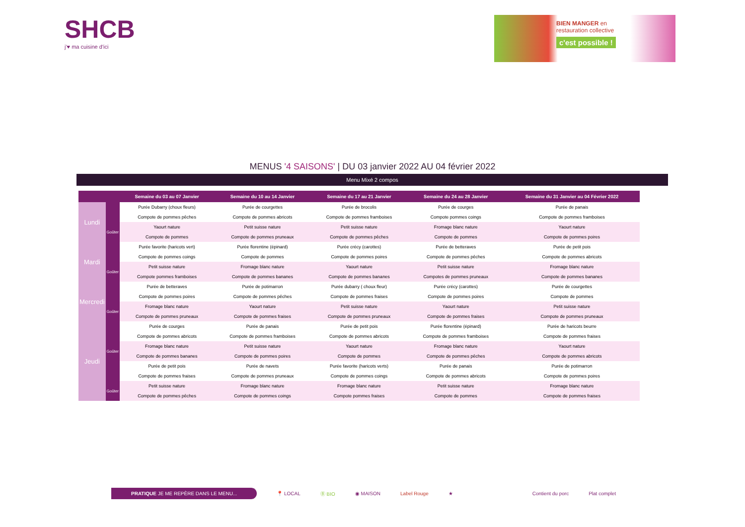SHCB
j'♥ ma cuisine d'ici
BIEN MANGER en
restauration collective
c'est possible !
MENUS '4 SAISONS' | DU 03 janvier 2022 AU 04 février 2022
Menu Mixé 2 compos
| | | Semaine du 03 au 07 Janvier | Semaine du 10 au 14 Janvier | Semaine du 17 au 21 Janvier | Semaine du 24 au 28 Janvier | Semaine du 31 Janvier au 04 Février 2022 |
| --- | --- | --- | --- | --- | --- | --- |
| Lundi | | Purée Dubarry (choux fleurs) | Purée de courgettes | Purée de brocolis | Purée de courges | Purée de panais |
| | | Compote de pommes pêches | Compote de pommes abricots | Compote de pommes framboises | Compote pommes coings | Compote de pommes framboises |
| | Goûter | Yaourt nature | Petit suisse nature | Petit suisse nature | Fromage blanc nature | Yaourt nature |
| | | Compote de pommes | Compote de pommes pruneaux | Compote de pommes pêches | Compote de pommes | Compote de pommes poires |
| Mardi | | Purée favorite (haricots vert) | Purée florentine (épinard) | Purée crécy (carottes) | Purée de betteraves | Purée de petit pois |
| | | Compote de pommes coings | Compote de pommes | Compote de pommes poires | Compote de pommes pêches | Compote de pommes abricots |
| | Goûter | Petit suisse nature | Fromage blanc nature | Yaourt nature | Petit suisse nature | Fromage blanc nature |
| | | Compote pommes framboises | Compote de pommes bananes | Compote de pommes bananes | Compotes de pommes pruneaux | Compote de pommes bananes |
| Mercredi | | Purée de betteraves | Purée de potimarron | Purée dubarry ( choux fleur) | Purée crécy (carottes) | Purée de courgettes |
| | | Compote de pommes poires | Compote de pommes pêches | Compote de pommes fraises | Compote de pommes poires | Compote de pommes |
| | Goûter | Fromage blanc nature | Yaourt nature | Petit suisse nature | Yaourt nature | Petit suisse nature |
| | | Compote de pommes pruneaux | Compote de pommes fraises | Compote de pommes pruneaux | Compote de pommes fraises | Compote de pommes pruneaux |
| Jeudi | | Purée de courges | Purée de panais | Purée de petit pois | Purée florentine (épinard) | Purée de haricots beurre |
| | | Compote de pommes abricots | Compote de pommes framboises | Compote de pommes abricots | Compote de pommes framboises | Compote de pommes fraises |
| | Goûter | Fromage blanc nature | Petit suisse nature | Yaourt nature | Fromage blanc nature | Yaourt nature |
| | | Compote de pommes bananes | Compote de pommes poires | Compote de pommes | Compote de pommes pêches | Compote de pommes abricots |
| | | Purée de petit pois | Purée de navets | Purée favorite (haricots verts) | Purée de panais | Purée de potimarron |
| | | Compote de pommes fraises | Compote de pommes pruneaux | Compote de pommes coings | Compote de pommes abricots | Compote de pommes poires |
| | Goûter | Petit suisse nature | Fromage blanc nature | Fromage blanc nature | Petit suisse nature | Fromage blanc nature |
| | | Compote de pommes pêches | Compote de pommes coings | Compote pommes fraises | Compote de pommes | Compote de pommes fraises |
PRATIQUE JE ME REPÈRE DANS LE MENU... 📍 LOCAL Ⓑ BIO ◉ MAISON Label Rouge ★ Contient du porc Plat complet